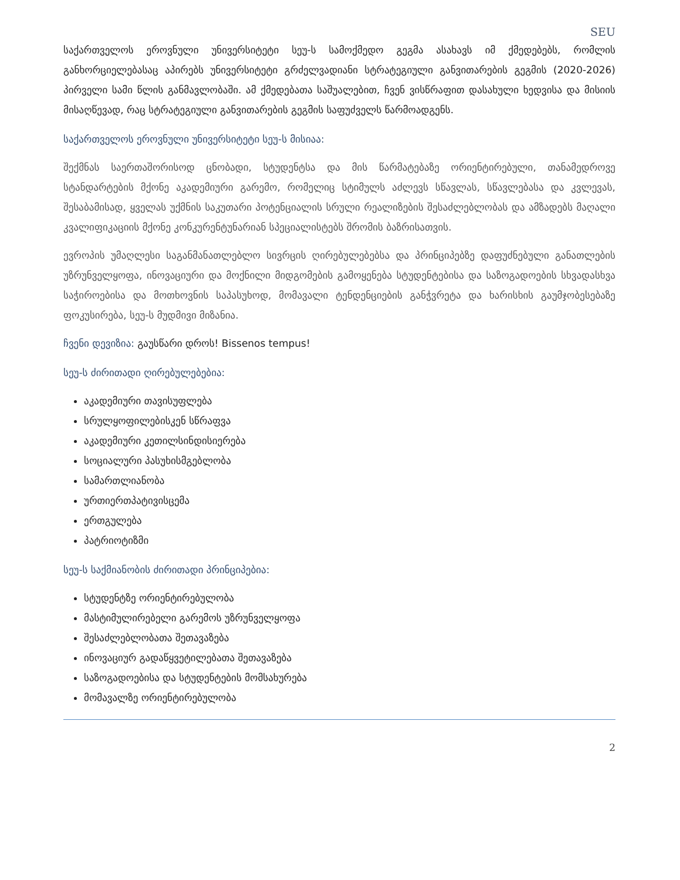SEU
საქართველოს ეროვნული უნივერსიტეტი სეუ-ს სამოქმედო გეგმა ასახავს იმ ქმედებებს, რომლის განხორციელებასაც აპირებს უნივერსიტეტი გრძელვადიანი სტრატეგიული განვითარების გეგმის (2020-2026) პირველი სამი წლის განმავლობაში. ამ ქმედებათა საშუალებით, ჩვენ ვისწრაფით დასახული ხედვისა და მისიის მისაღწევად, რაც სტრატეგიული განვითარების გეგმის საფუძველს წარმოადგენს.
საქართველოს ეროვნული უნივერსიტეტი სეუ-ს მისიაა:
შექმნას საერთაშორისოდ ცნობადი, სტუდენტსა და მის წარმატებაზე ორიენტირებული, თანამედროვე სტანდარტების მქონე აკადემიური გარემო, რომელიც სტიმულს აძლევს სწავლას, სწავლებასა და კვლევას, შესაბამისად, ყველას უქმნის საკუთარი პოტენციალის სრული რეალიზების შესაძლებლობას და ამზადებს მაღალი კვალიფიკაციის მქონე კონკურენტუნარიან სპეციალისტებს შრომის ბაზრისათვის.
ევროპის უმაღლესი საგანმანათლებლო სივრცის ღირებულებებსა და პრინციპებზე დაფუძნებული განათლების უზრუნველყოფა, ინოვაციური და მოქნილი მიდგომების გამოყენება სტუდენტებისა და საზოგადოების სხვადასხვა საჭიროებისა და მოთხოვნის საპასუხოდ, მომავალი ტენდენციების განჭვრეტა და ხარისხის გაუმჯობესებაზე ფოკუსირება, სეუ-ს მუდმივი მიზანია.
ჩვენი დევიზია: გაუსწარი დროს! Bissenos tempus!
სეუ-ს ძირითადი ღირებულებებია:
აკადემიური თავისუფლება
სრულყოფილებისკენ სწრაფვა
აკადემიური კეთილსინდისიერება
სოციალური პასუხისმგებლობა
სამართლიანობა
ურთიერთპატივისცემა
ერთგულება
პატრიოტიზმი
სეუ-ს საქმიანობის ძირითადი პრინციპებია:
სტუდენტზე ორიენტირებულობა
მასტიმულირებელი გარემოს უზრუნველყოფა
შესაძლებლობათა შეთავაზება
ინოვაციურ გადაწყვეტილებათა შეთავაზება
საზოგადოებისა და სტუდენტების მომსახურება
მომავალზე ორიენტირებულობა
2